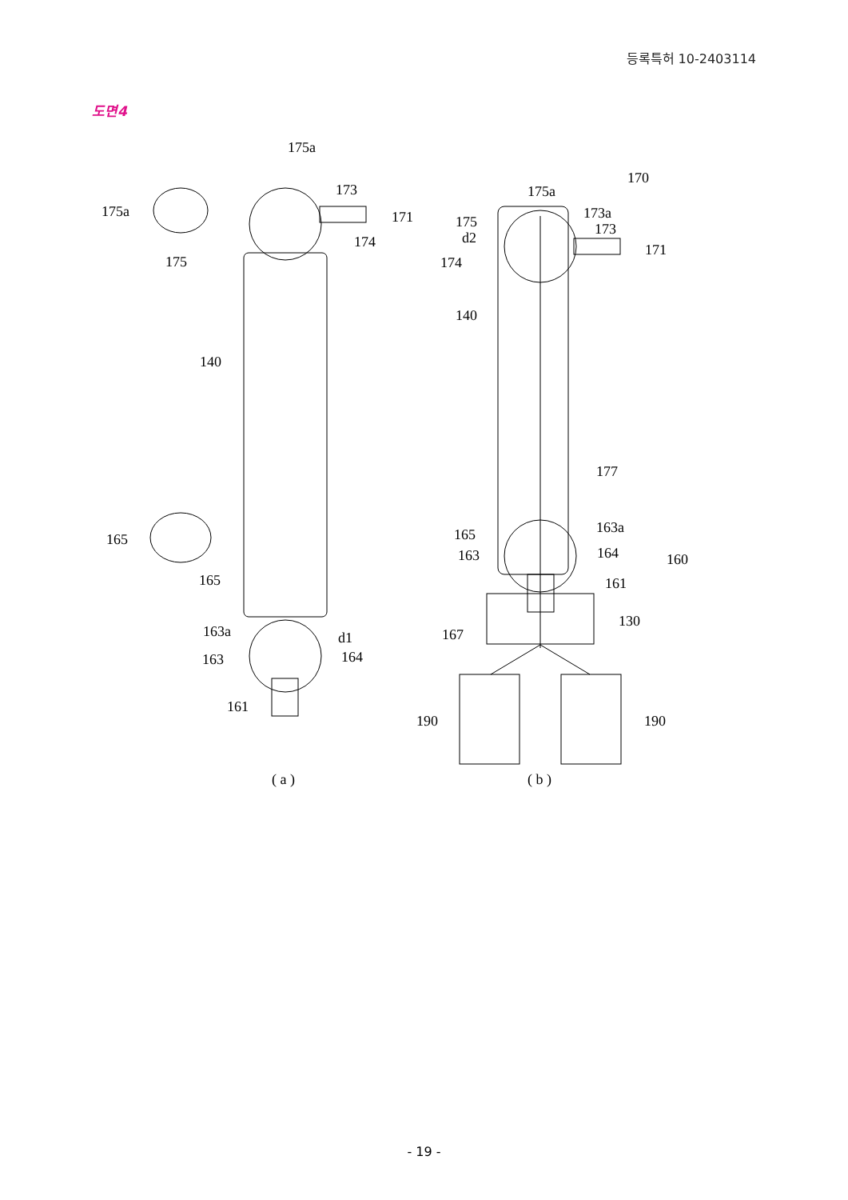등록특허 10-2403114
도면4
175a
173
175a
171
174
175
140
165
165
163a
d1
163
164
161
( a )
170
175a
175
173a
d2
173
171
174
140
177
165
163a
163
164
160
161
130
167
190
190
( b )
- 19 -